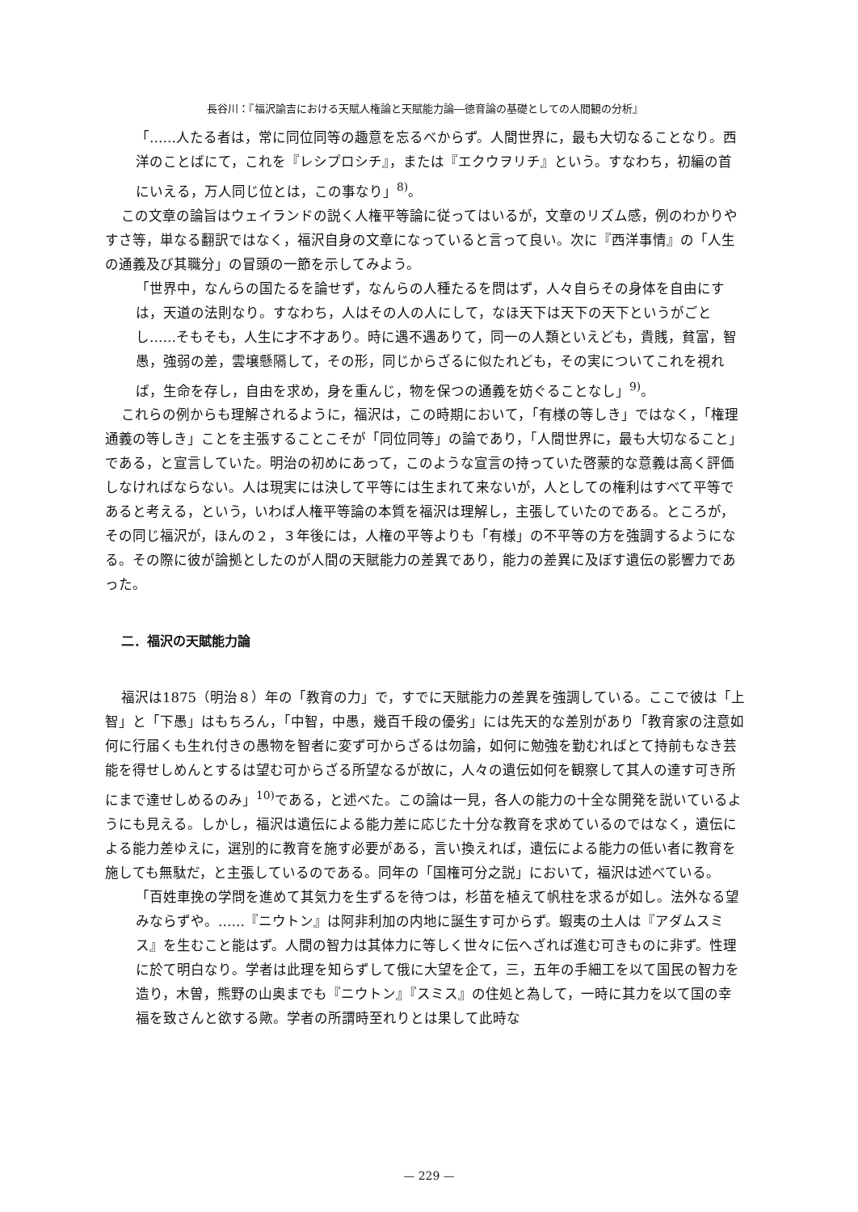長谷川：『福沢諭吉における天賦人権論と天賦能力論―徳育論の基礎としての人間観の分析』
「……人たる者は，常に同位同等の趣意を忘るべからず。人間世界に，最も大切なることなり。西洋のことばにて，これを『レシプロシチ』，または『エクウヲリチ』という。すなわち，初編の首にいえる，万人同じ位とは，この事なり」<sup>8)</sup>。
この文章の論旨はウェイランドの説く人権平等論に従ってはいるが，文章のリズム感，例のわかりやすさ等，単なる翻訳ではなく，福沢自身の文章になっていると言って良い。次に『西洋事情』の「人生の通義及び其職分」の冒頭の一節を示してみよう。
「世界中，なんらの国たるを論せず，なんらの人種たるを問はず，人々自らその身体を自由にすは，天道の法則なり。すなわち，人はその人の人にして，なほ天下は天下の天下というがごとし……そもそも，人生に才不才あり。時に遇不遇ありて，同一の人類といえども，貴賎，貧富，智愚，強弱の差，雲壌懸隔して，その形，同じからざるに似たれども，その実についてこれを視れば，生命を存し，自由を求め，身を重んじ，物を保つの通義を妨ぐることなし」<sup>9)</sup>。
これらの例からも理解されるように，福沢は，この時期において，「有様の等しき」ではなく，「権理通義の等しき」ことを主張することこそが「同位同等」の論であり，「人間世界に，最も大切なること」である，と宣言していた。明治の初めにあって，このような宣言の持っていた啓蒙的な意義は高く評価しなければならない。人は現実には決して平等には生まれて来ないが，人としての権利はすべて平等であると考える，という，いわば人権平等論の本質を福沢は理解し，主張していたのである。ところが，その同じ福沢が，ほんの２，３年後には，人権の平等よりも「有様」の不平等の方を強調するようになる。その際に彼が論拠としたのが人間の天賦能力の差異であり，能力の差異に及ぼす遺伝の影響力であった。
二．福沢の天賦能力論
福沢は1875（明治８）年の「教育の力」で，すでに天賦能力の差異を強調している。ここで彼は「上智」と「下愚」はもちろん，「中智，中愚，幾百千段の優劣」には先天的な差別があり「教育家の注意如何に行届くも生れ付きの愚物を智者に変ず可からざるは勿論，如何に勉強を勤むればとて持前もなき芸能を得せしめんとするは望む可からざる所望なるが故に，人々の遺伝如何を観察して其人の達す可き所にまで達せしめるのみ」<sup>10)</sup>である，と述べた。この論は一見，各人の能力の十全な開発を説いているようにも見える。しかし，福沢は遺伝による能力差に応じた十分な教育を求めているのではなく，遺伝による能力差ゆえに，選別的に教育を施す必要がある，言い換えれば，遺伝による能力の低い者に教育を施しても無駄だ，と主張しているのである。同年の「国権可分之説」において，福沢は述べている。
「百姓車挽の学問を進めて其気力を生ずるを待つは，杉苗を植えて帆柱を求るが如し。法外なる望みならずや。……『ニウトン』は阿非利加の内地に誕生す可からず。蝦夷の土人は『アダムスミス』を生むこと能はず。人間の智力は其体力に等しく世々に伝へざれば進む可きものに非ず。性理に於て明白なり。学者は此理を知らずして俄に大望を企て，三，五年の手細工を以て国民の智力を造り，木曽，熊野の山奥までも『ニウトン』『スミス』の住処と為して，一時に其力を以て国の幸福を致さんと欲する歟。学者の所謂時至れりとは果して此時な
— 229 —